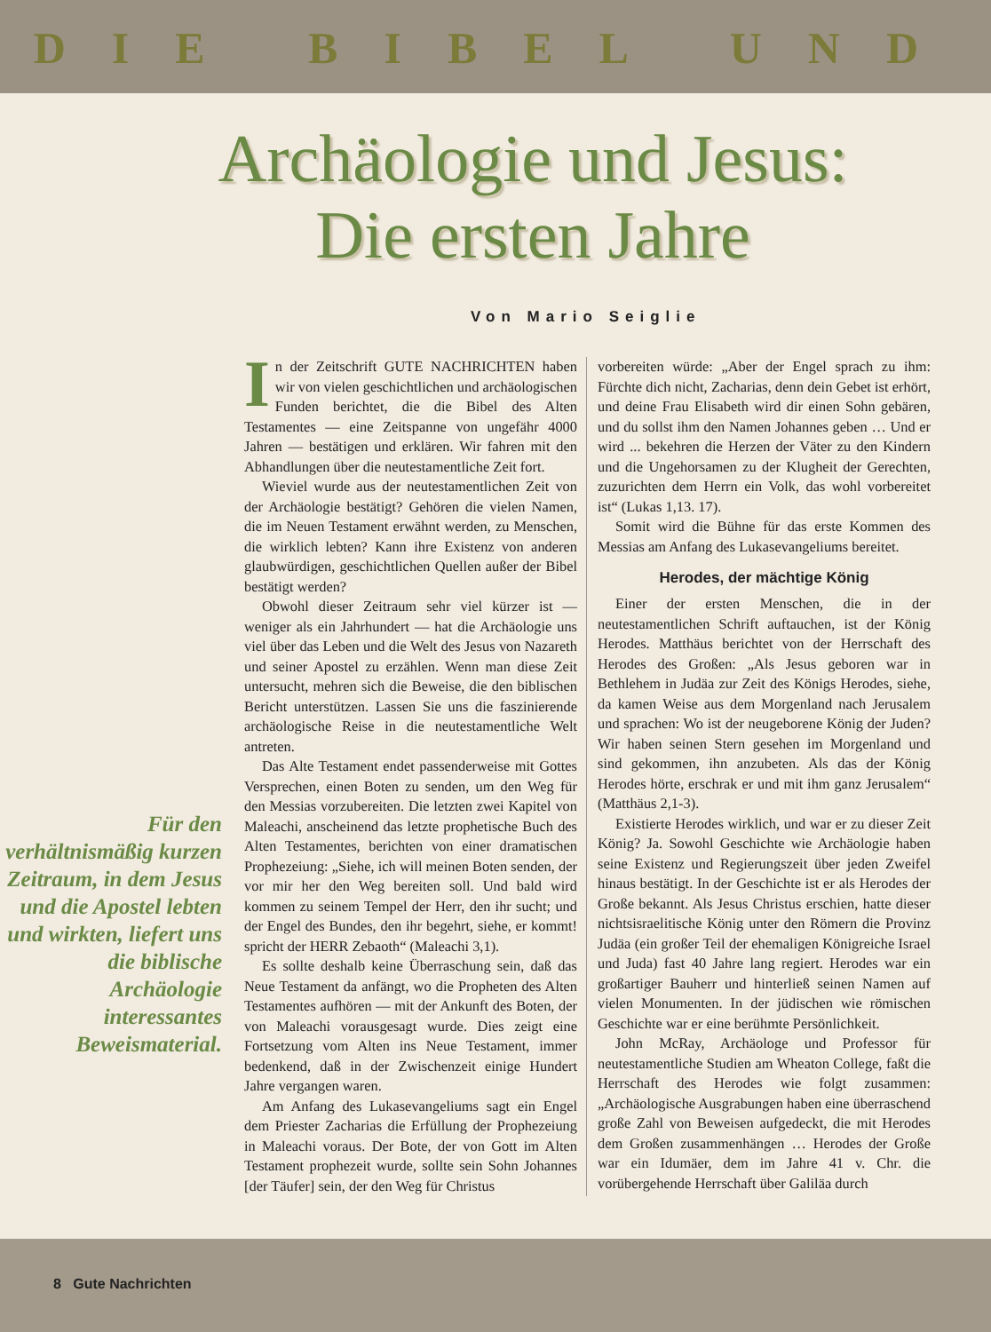DIE BIBEL UND
Archäologie und Jesus: Die ersten Jahre
Von Mario Seiglie
Für den verhältnismäßig kurzen Zeitraum, in dem Jesus und die Apostel lebten und wirkten, liefert uns die biblische Archäologie interessantes Beweismaterial.
In der Zeitschrift GUTE NACHRICHTEN haben wir von vielen geschichtlichen und archäologischen Funden berichtet, die die Bibel des Alten Testamentes — eine Zeitspanne von ungefähr 4000 Jahren — bestätigen und erklären. Wir fahren mit den Abhandlungen über die neutestamentliche Zeit fort.
Wieviel wurde aus der neutestamentlichen Zeit von der Archäologie bestätigt? Gehören die vielen Namen, die im Neuen Testament erwähnt werden, zu Menschen, die wirklich lebten? Kann ihre Existenz von anderen glaubwürdigen, geschichtlichen Quellen außer der Bibel bestätigt werden?
Obwohl dieser Zeitraum sehr viel kürzer ist — weniger als ein Jahrhundert — hat die Archäologie uns viel über das Leben und die Welt des Jesus von Nazareth und seiner Apostel zu erzählen. Wenn man diese Zeit untersucht, mehren sich die Beweise, die den biblischen Bericht unterstützen. Lassen Sie uns die faszinierende archäologische Reise in die neutestamentliche Welt antreten.
Das Alte Testament endet passenderweise mit Gottes Versprechen, einen Boten zu senden, um den Weg für den Messias vorzubereiten. Die letzten zwei Kapitel von Maleachi, anscheinend das letzte prophetische Buch des Alten Testamentes, berichten von einer dramatischen Prophezeiung: „Siehe, ich will meinen Boten senden, der vor mir her den Weg bereiten soll. Und bald wird kommen zu seinem Tempel der Herr, den ihr sucht; und der Engel des Bundes, den ihr begehrt, siehe, er kommt! spricht der HERR Zebaoth“ (Maleachi 3,1).
Es sollte deshalb keine Überraschung sein, daß das Neue Testament da anfängt, wo die Propheten des Alten Testamentes aufhören — mit der Ankunft des Boten, der von Maleachi vorausgesagt wurde. Dies zeigt eine Fortsetzung vom Alten ins Neue Testament, immer bedenkend, daß in der Zwischenzeit einige Hundert Jahre vergangen waren.
Am Anfang des Lukasevangeliums sagt ein Engel dem Priester Zacharias die Erfüllung der Prophezeiung in Maleachi voraus. Der Bote, der von Gott im Alten Testament prophezeit wurde, sollte sein Sohn Johannes [der Täufer] sein, der den Weg für Christus
vorbereiten würde: „Aber der Engel sprach zu ihm: Fürchte dich nicht, Zacharias, denn dein Gebet ist erhört, und deine Frau Elisabeth wird dir einen Sohn gebären, und du sollst ihm den Namen Johannes geben … Und er wird ... bekehren die Herzen der Väter zu den Kindern und die Ungehorsamen zu der Klugheit der Gerechten, zuzurichten dem Herrn ein Volk, das wohl vorbereitet ist“ (Lukas 1,13. 17).
Somit wird die Bühne für das erste Kommen des Messias am Anfang des Lukasevangeliums bereitet.
Herodes, der mächtige König
Einer der ersten Menschen, die in der neutestamentlichen Schrift auftauchen, ist der König Herodes. Matthäus berichtet von der Herrschaft des Herodes des Großen: „Als Jesus geboren war in Bethlehem in Judäa zur Zeit des Königs Herodes, siehe, da kamen Weise aus dem Morgenland nach Jerusalem und sprachen: Wo ist der neugeborene König der Juden? Wir haben seinen Stern gesehen im Morgenland und sind gekommen, ihn anzubeten. Als das der König Herodes hörte, erschrak er und mit ihm ganz Jerusalem“ (Matthäus 2,1-3).
Existierte Herodes wirklich, und war er zu dieser Zeit König? Ja. Sowohl Geschichte wie Archäologie haben seine Existenz und Regierungszeit über jeden Zweifel hinaus bestätigt. In der Geschichte ist er als Herodes der Große bekannt. Als Jesus Christus erschien, hatte dieser nichtsisraelitische König unter den Römern die Provinz Judäa (ein großer Teil der ehemaligen Königreiche Israel und Juda) fast 40 Jahre lang regiert. Herodes war ein großartiger Bauherr und hinterließ seinen Namen auf vielen Monumenten. In der jüdischen wie römischen Geschichte war er eine berühmte Persönlichkeit.
John McRay, Archäologe und Professor für neutestamentliche Studien am Wheaton College, faßt die Herrschaft des Herodes wie folgt zusammen: „Archäologische Ausgrabungen haben eine überraschend große Zahl von Beweisen aufgedeckt, die mit Herodes dem Großen zusammenhängen … Herodes der Große war ein Idumäer, dem im Jahre 41 v. Chr. die vorübergehende Herrschaft über Galiläa durch
8 Gute Nachrichten